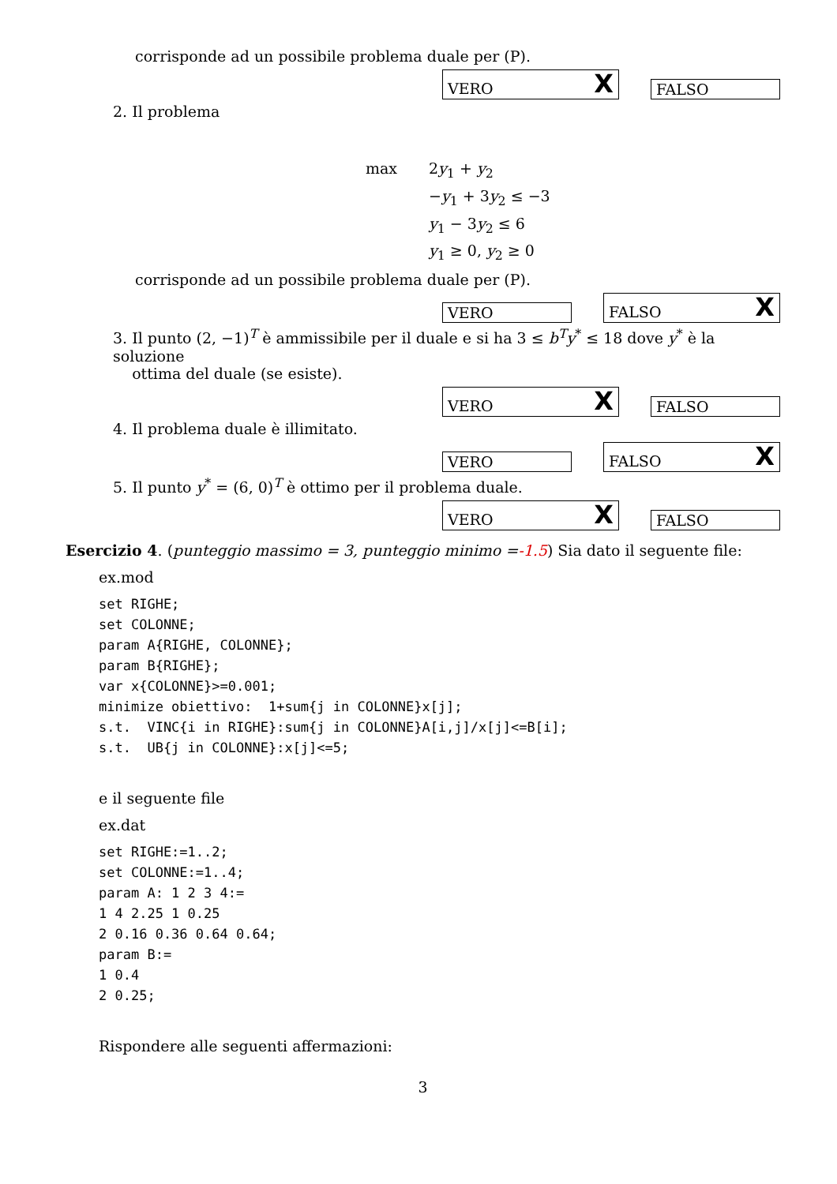corrisponde ad un possibile problema duale per (P).
VERO X
FALSO
2. Il problema
max 2y<sub>1</sub> + y<sub>2</sub> −y<sub>1</sub> + 3y<sub>2</sub> ≤ −3 y<sub>1</sub> − 3y<sub>2</sub> ≤ 6 y<sub>1</sub> ≥ 0, y<sub>2</sub> ≥ 0
corrisponde ad un possibile problema duale per (P).
VERO
FALSO X
3. Il punto (2, −1)<sup>T</sup> è ammissibile per il duale e si ha 3 ≤ b<sup>T</sup>y<sup>*</sup> ≤ 18 dove y<sup>*</sup> è la soluzione
ottima del duale (se esiste).
VERO X
FALSO
4. Il problema duale è illimitato.
VERO
FALSO X
5. Il punto y<sup>*</sup> = (6, 0)<sup>T</sup> è ottimo per il problema duale.
VERO X
FALSO
Esercizio 4. (punteggio massimo = 3, punteggio minimo =-1.5) Sia dato il seguente file:
ex.mod
set RIGHE;
set COLONNE;
param A{RIGHE, COLONNE};
param B{RIGHE};
var x{COLONNE}>=0.001;
minimize obiettivo:  1+sum{j in COLONNE}x[j];
s.t.  VINC{i in RIGHE}:sum{j in COLONNE}A[i,j]/x[j]<=B[i];
s.t.  UB{j in COLONNE}:x[j]<=5;
e il seguente file
ex.dat
set RIGHE:=1..2;
set COLONNE:=1..4;
param A: 1 2 3 4:=
1 4 2.25 1 0.25
2 0.16 0.36 0.64 0.64;
param B:=
1 0.4
2 0.25;
Rispondere alle seguenti affermazioni:
3